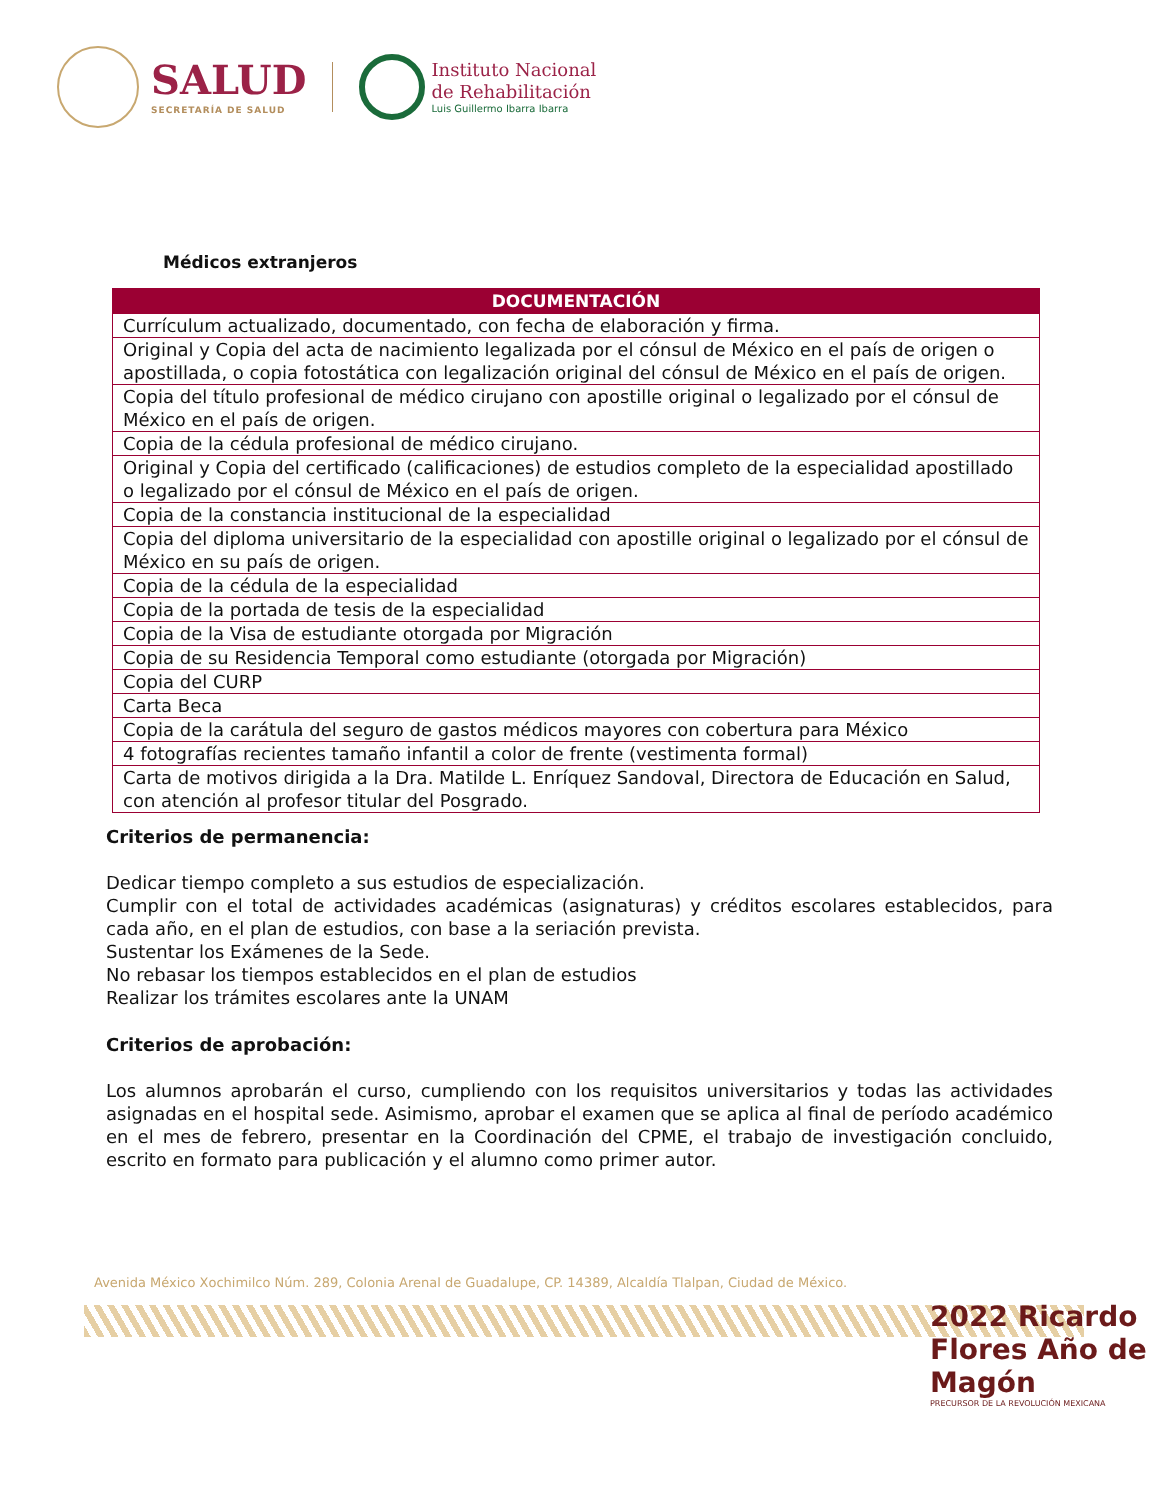SALUD
SECRETARÍA DE SALUD
Instituto Nacional
de Rehabilitación
Luis Guillermo Ibarra Ibarra
Médicos extranjeros
| DOCUMENTACIÓN |
| --- |
| Currículum actualizado, documentado, con fecha de elaboración y firma. |
| Original y Copia del acta de nacimiento legalizada por el cónsul de México en el país de origen o apostillada, o copia fotostática con legalización original del cónsul de México en el país de origen. |
| Copia del título profesional de médico cirujano con apostille original o legalizado por el cónsul de México en el país de origen. |
| Copia de la cédula profesional de médico cirujano. |
| Original y Copia del certificado (calificaciones) de estudios completo de la especialidad apostillado o legalizado por el cónsul de México en el país de origen. |
| Copia de la constancia institucional de la especialidad |
| Copia del diploma universitario de la especialidad con apostille original o legalizado por el cónsul de México en su país de origen. |
| Copia de la cédula de la especialidad |
| Copia de la portada de tesis de la especialidad |
| Copia de la Visa de estudiante otorgada por Migración |
| Copia de su Residencia Temporal como estudiante (otorgada por Migración) |
| Copia del CURP |
| Carta Beca |
| Copia de la carátula del seguro de gastos médicos mayores con cobertura para México |
| 4 fotografías recientes tamaño infantil a color de frente (vestimenta formal) |
| Carta de motivos dirigida a la Dra. Matilde L. Enríquez Sandoval, Directora de Educación en Salud, con atención al profesor titular del Posgrado. |
Criterios de permanencia:
Dedicar tiempo completo a sus estudios de especialización.
Cumplir con el total de actividades académicas (asignaturas) y créditos escolares establecidos, para cada año, en el plan de estudios, con base a la seriación prevista.
Sustentar los Exámenes de la Sede.
No rebasar los tiempos establecidos en el plan de estudios
Realizar los trámites escolares ante la UNAM
Criterios de aprobación:
Los alumnos aprobarán el curso, cumpliendo con los requisitos universitarios y todas las actividades asignadas en el hospital sede. Asimismo, aprobar el examen que se aplica al final de período académico en el mes de febrero, presentar en la Coordinación del CPME, el trabajo de investigación concluido, escrito en formato para publicación y el alumno como primer autor.
Avenida México Xochimilco Núm. 289, Colonia Arenal de Guadalupe, CP. 14389, Alcaldía Tlalpan, Ciudad de México.
2022 Ricardo Flores Año de Magón
PRECURSOR DE LA REVOLUCIÓN MEXICANA